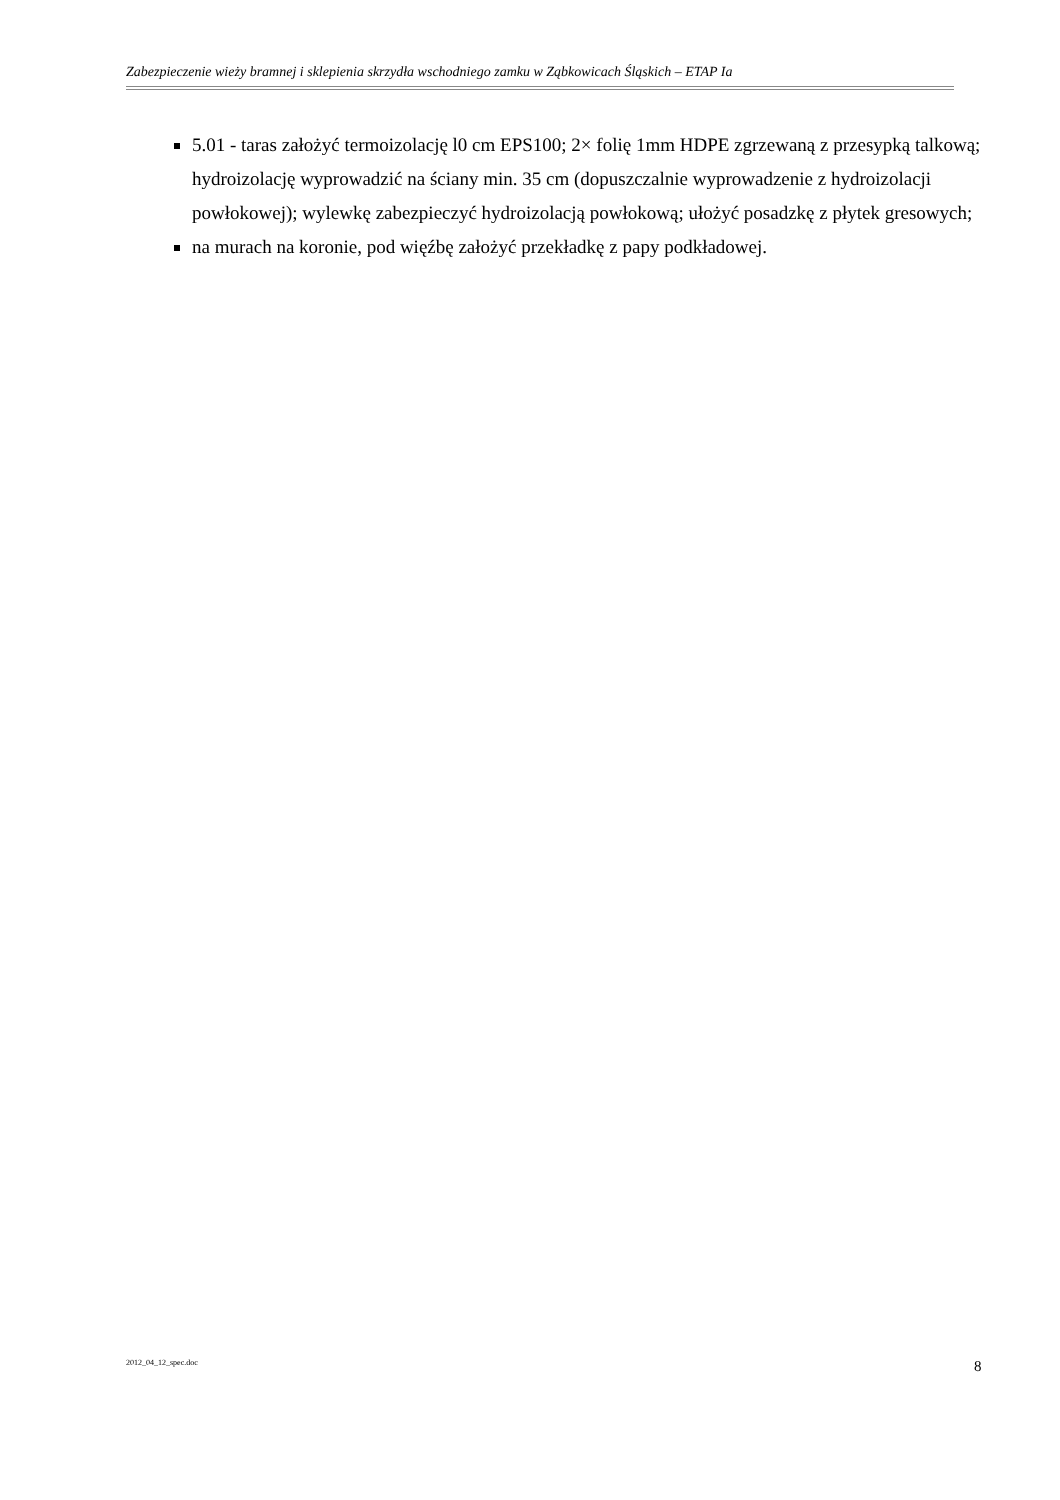Zabezpieczenie wieży bramnej i sklepienia skrzydła wschodniego zamku w Ząbkowicach Śląskich – ETAP Ia
5.01 - taras założyć termoizolację l0 cm EPS100; 2× folię 1mm HDPE zgrzewaną z przesypką talkową; hydroizolację wyprowadzić na ściany min. 35 cm (dopuszczalnie wyprowadzenie z hydroizolacji powłokowej); wylewkę zabezpieczyć hydroizolacją powłokową; ułożyć posadzkę z płytek gresowych;
na murach na koronie, pod więźbę założyć przekładkę z papy podkładowej.
2012_04_12_spec.doc 8